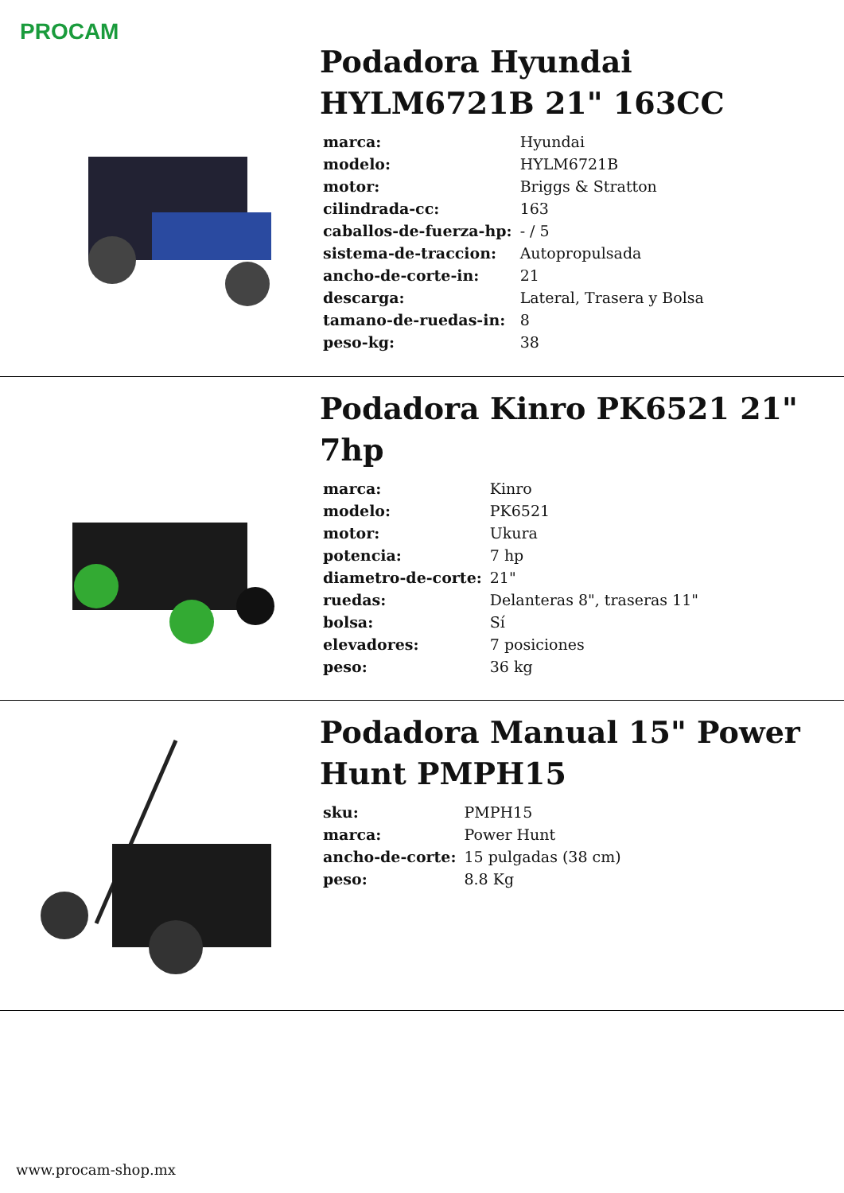PROCAM
Podadora Hyundai HYLM6721B 21" 163CC
| marca: | Hyundai |
| modelo: | HYLM6721B |
| motor: | Briggs & Stratton |
| cilindrada-cc: | 163 |
| caballos-de-fuerza-hp: | - / 5 |
| sistema-de-traccion: | Autopropulsada |
| ancho-de-corte-in: | 21 |
| descarga: | Lateral, Trasera y Bolsa |
| tamano-de-ruedas-in: | 8 |
| peso-kg: | 38 |
Podadora Kinro PK6521 21" 7hp
| marca: | Kinro |
| modelo: | PK6521 |
| motor: | Ukura |
| potencia: | 7 hp |
| diametro-de-corte: | 21" |
| ruedas: | Delanteras 8", traseras 11" |
| bolsa: | Sí |
| elevadores: | 7 posiciones |
| peso: | 36 kg |
Podadora Manual 15" Power Hunt PMPH15
| sku: | PMPH15 |
| marca: | Power Hunt |
| ancho-de-corte: | 15 pulgadas (38 cm) |
| peso: | 8.8 Kg |
www.procam-shop.mx